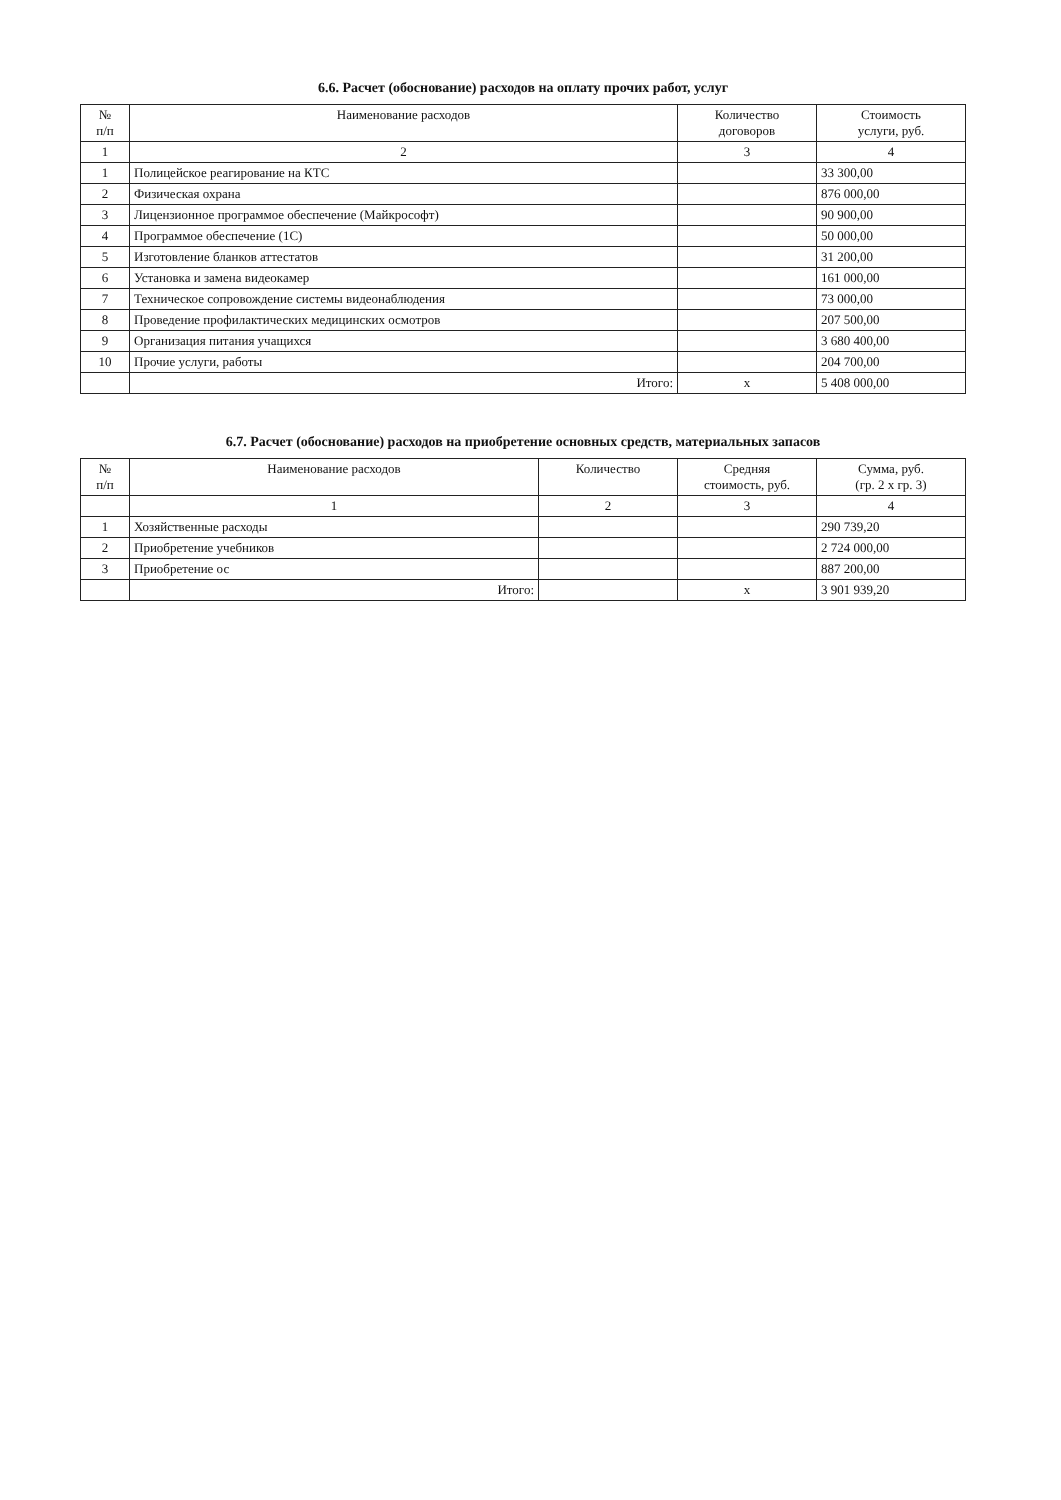6.6. Расчет (обоснование) расходов на оплату прочих работ, услуг
| № п/п | Наименование расходов | Количество договоров | Стоимость услуги, руб. |
| --- | --- | --- | --- |
| 1 | 2 | 3 | 4 |
| 1 | Полицейское реагирование на КТС | | 33 300,00 |
| 2 | Физическая охрана | | 876 000,00 |
| 3 | Лицензионное программое обеспечение (Майкрософт) | | 90 900,00 |
| 4 | Программое обеспечение (1С) | | 50 000,00 |
| 5 | Изготовление бланков аттестатов | | 31 200,00 |
| 6 | Установка и замена видеокамер | | 161 000,00 |
| 7 | Техническое сопровождение системы видеонаблюдения | | 73 000,00 |
| 8 | Проведение профилактических медицинских осмотров | | 207 500,00 |
| 9 | Организация питания учащихся | | 3 680 400,00 |
| 10 | Прочие услуги, работы | | 204 700,00 |
| | Итого: | x | 5 408 000,00 |
6.7. Расчет (обоснование) расходов на приобретение основных средств, материальных запасов
| № п/п | Наименование расходов | Количество | Средняя стоимость, руб. | Сумма, руб. (гр. 2 х гр. 3) |
| --- | --- | --- | --- | --- |
| | 1 | 2 | 3 | 4 |
| 1 | Хозяйственные расходы | | | 290 739,20 |
| 2 | Приобретение учебников | | | 2 724 000,00 |
| 3 | Приобретение ос | | | 887 200,00 |
| | Итого: | | x | 3 901 939,20 |